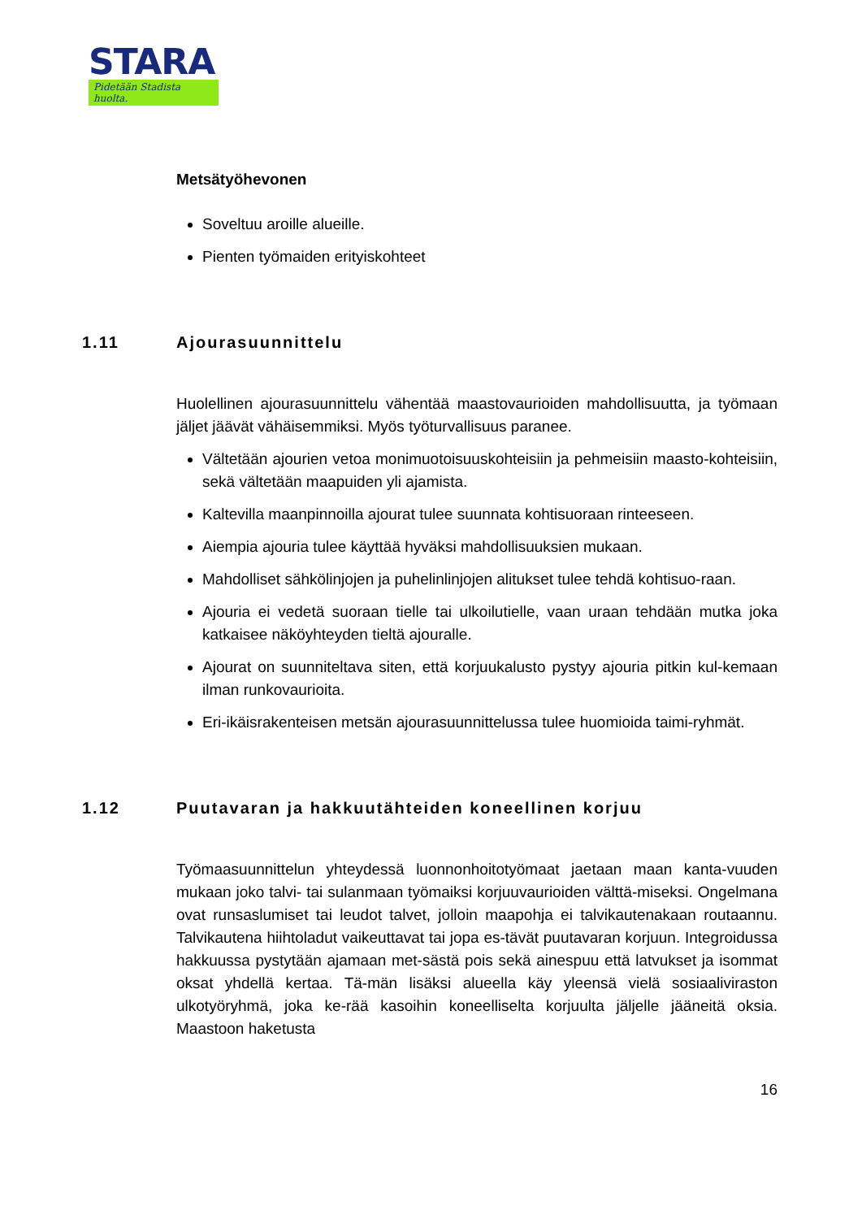STARA
Pidetään Stadista huolta.
Metsätyöhevonen
Soveltuu aroille alueille.
Pienten työmaiden erityiskohteet
1.11 Ajourasuunnittelu
Huolellinen ajourasuunnittelu vähentää maastovaurioiden mahdollisuutta, ja työmaan jäljet jäävät vähäisemmiksi. Myös työturvallisuus paranee.
Vältetään ajourien vetoa monimuotoisuuskohteisiin ja pehmeisiin maasto-kohteisiin, sekä vältetään maapuiden yli ajamista.
Kaltevilla maanpinnoilla ajourat tulee suunnata kohtisuoraan rinteeseen.
Aiempia ajouria tulee käyttää hyväksi mahdollisuuksien mukaan.
Mahdolliset sähkölinjojen ja puhelinlinjojen alitukset tulee tehdä kohtisuo-raan.
Ajouria ei vedetä suoraan tielle tai ulkoilutielle, vaan uraan tehdään mutka joka katkaisee näköyhteyden tieltä ajouralle.
Ajourat on suunniteltava siten, että korjuukalusto pystyy ajouria pitkin kul-kemaan ilman runkovaurioita.
Eri-ikäisrakenteisen metsän ajourasuunnittelussa tulee huomioida taimi-ryhmät.
1.12 Puutavaran ja hakkuutähteiden koneellinen korjuu
Työmaasuunnittelun yhteydessä luonnonhoitotyömaat jaetaan maan kanta-vuuden mukaan joko talvi- tai sulanmaan työmaiksi korjuuvaurioiden välttä-miseksi. Ongelmana ovat runsaslumiset tai leudot talvet, jolloin maapohja ei talvikautenakaan routaannu. Talvikautena hiihtoladut vaikeuttavat tai jopa es-tävät puutavaran korjuun. Integroidussa hakkuussa pystytään ajamaan met-sästä pois sekä ainespuu että latvukset ja isommat oksat yhdellä kertaa. Tä-män lisäksi alueella käy yleensä vielä sosiaaliviraston ulkotyöryhmä, joka ke-rää kasoihin koneelliselta korjuulta jäljelle jääneitä oksia. Maastoon haketusta
16